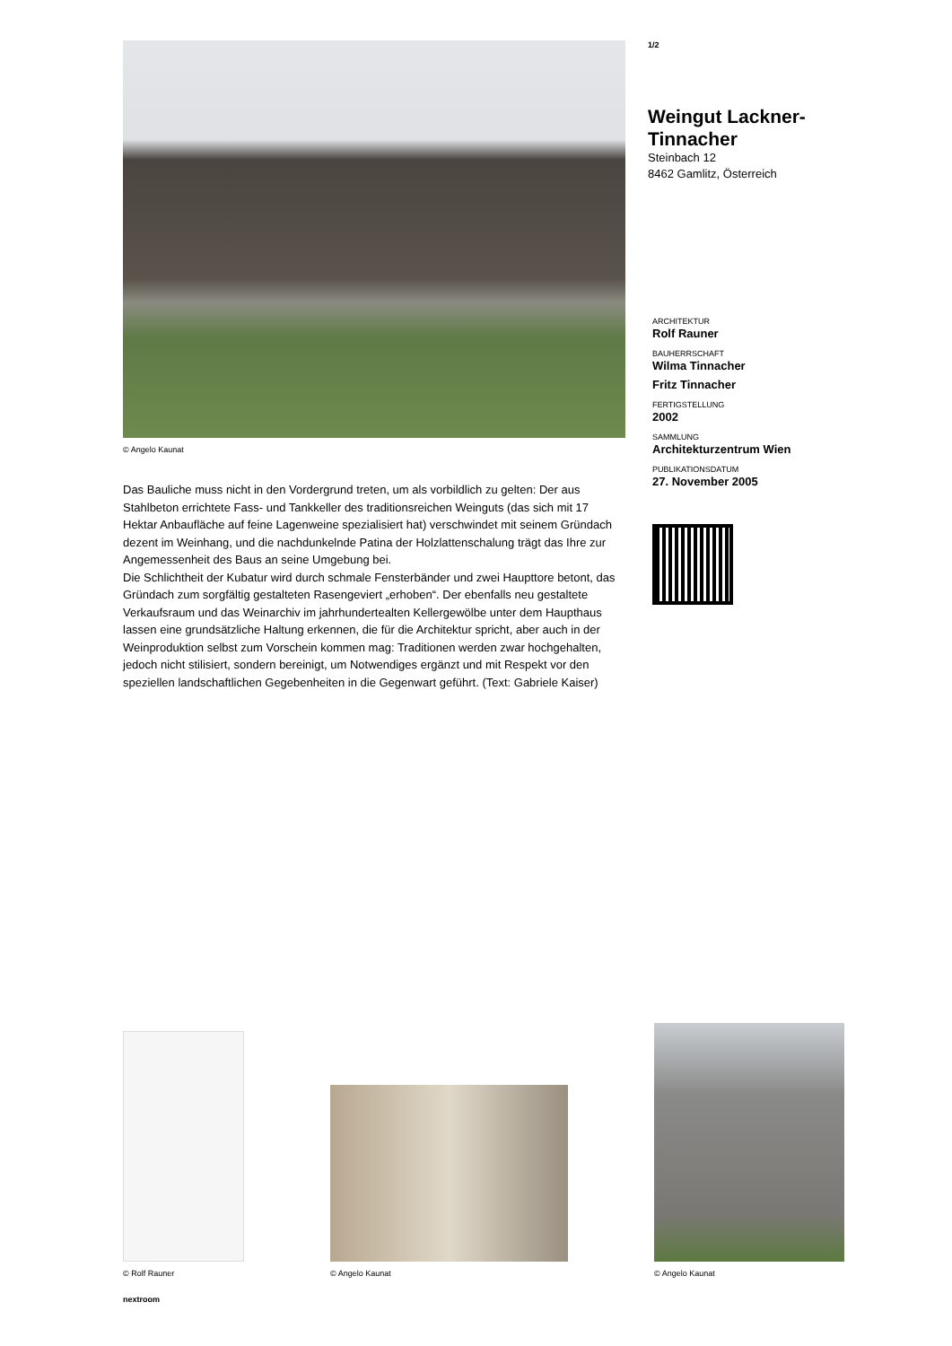© Angelo Kaunat
Das Bauliche muss nicht in den Vordergrund treten, um als vorbildlich zu gelten: Der aus Stahlbeton errichtete Fass- und Tankkeller des traditionsreichen Weinguts (das sich mit 17 Hektar Anbaufläche auf feine Lagenweine spezialisiert hat) verschwindet mit seinem Gründach dezent im Weinhang, und die nachdunkelnde Patina der Holzlattenschalung trägt das Ihre zur Angemessenheit des Baus an seine Umgebung bei.
Die Schlichtheit der Kubatur wird durch schmale Fensterbänder und zwei Haupttore betont, das Gründach zum sorgfältig gestalteten Rasengeviert „erhoben“. Der ebenfalls neu gestaltete Verkaufsraum und das Weinarchiv im jahrhundertealten Kellergewölbe unter dem Haupthaus lassen eine grundsätzliche Haltung erkennen, die für die Architektur spricht, aber auch in der Weinproduktion selbst zum Vorschein kommen mag: Traditionen werden zwar hochgehalten, jedoch nicht stilisiert, sondern bereinigt, um Notwendiges ergänzt und mit Respekt vor den speziellen landschaftlichen Gegebenheiten in die Gegenwart geführt. (Text: Gabriele Kaiser)
1/2
Weingut Lackner-Tinnacher
Steinbach 12
8462 Gamlitz, Österreich
ARCHITEKTUR
Rolf Rauner
BAUHERRSCHAFT
Wilma Tinnacher
Fritz Tinnacher
FERTIGSTELLUNG
2002
SAMMLUNG
Architekturzentrum Wien
PUBLIKATIONSDATUM
27. November 2005
© Rolf Rauner
© Angelo Kaunat
© Angelo Kaunat
nextroom